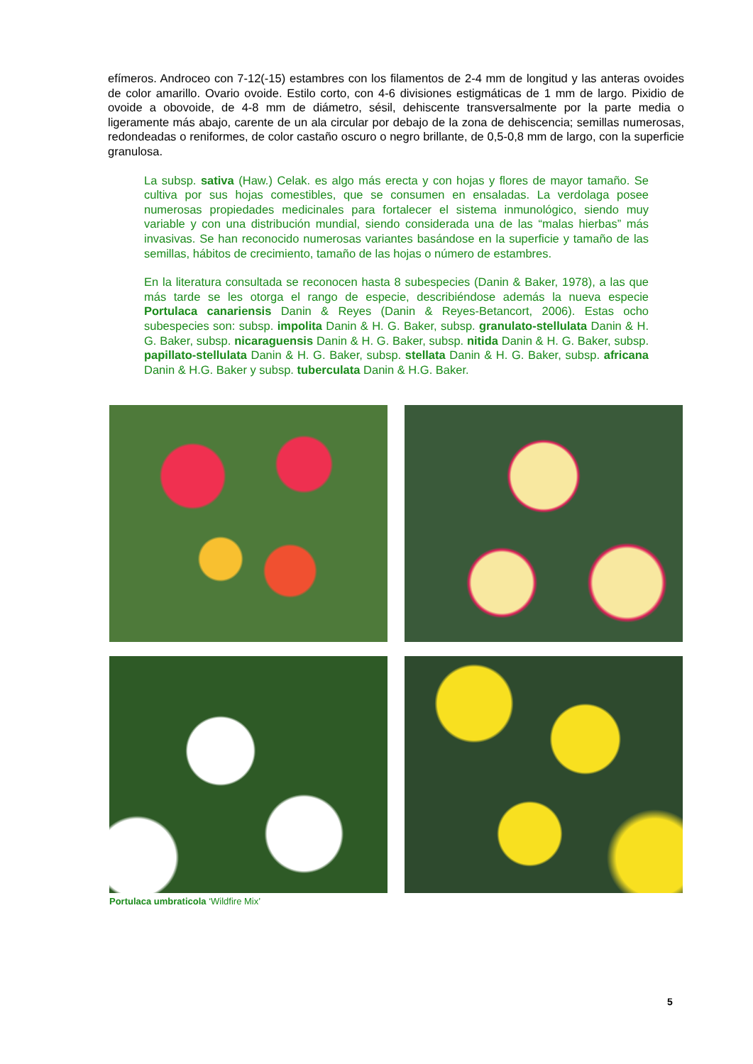efímeros. Androceo con 7-12(-15) estambres con los filamentos de 2-4 mm de longitud y las anteras ovoides de color amarillo. Ovario ovoide. Estilo corto, con 4-6 divisiones estigmáticas de 1 mm de largo. Pixidio de ovoide a obovoide, de 4-8 mm de diámetro, sésil, dehiscente transversalmente por la parte media o ligeramente más abajo, carente de un ala circular por debajo de la zona de dehiscencia; semillas numerosas, redondeadas o reniformes, de color castaño oscuro o negro brillante, de 0,5-0,8 mm de largo, con la superficie granulosa.
La subsp. sativa (Haw.) Celak. es algo más erecta y con hojas y flores de mayor tamaño. Se cultiva por sus hojas comestibles, que se consumen en ensaladas. La verdolaga posee numerosas propiedades medicinales para fortalecer el sistema inmunológico, siendo muy variable y con una distribución mundial, siendo considerada una de las “malas hierbas” más invasivas. Se han reconocido numerosas variantes basándose en la superficie y tamaño de las semillas, hábitos de crecimiento, tamaño de las hojas o número de estambres.
En la literatura consultada se reconocen hasta 8 subespecies (Danin & Baker, 1978), a las que más tarde se les otorga el rango de especie, describiéndose además la nueva especie Portulaca canariensis Danin & Reyes (Danin & Reyes-Betancort, 2006). Estas ocho subespecies son: subsp. impolita Danin & H. G. Baker, subsp. granulato-stellulata Danin & H. G. Baker, subsp. nicaraguensis Danin & H. G. Baker, subsp. nitida Danin & H. G. Baker, subsp. papillato-stellulata Danin & H. G. Baker, subsp. stellata Danin & H. G. Baker, subsp. africana Danin & H.G. Baker y subsp. tuberculata Danin & H.G. Baker.
Portulaca umbraticola ‘Wildfire Mix’
5